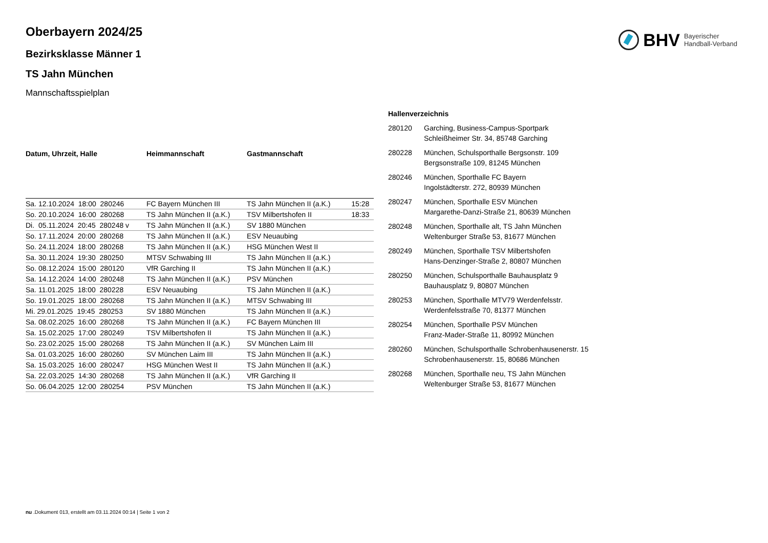BHV Bayerischer
Handball-Verband
Oberbayern 2024/25
Bezirksklasse Männer 1
TS Jahn München
Mannschaftsspielplan
| Datum, Uhrzeit, Halle | Heimmannschaft | Gastmannschaft | |
| --- | --- | --- | --- |
| Sa. 12.10.2024 18:00 280246 | FC Bayern München III | TS Jahn München II (a.K.) | 15:28 |
| So. 20.10.2024 16:00 280268 | TS Jahn München II (a.K.) | TSV Milbertshofen II | 18:33 |
| Di. 05.11.2024 20:45 280248 v | TS Jahn München II (a.K.) | SV 1880 München | |
| So. 17.11.2024 20:00 280268 | TS Jahn München II (a.K.) | ESV Neuaubing | |
| So. 24.11.2024 18:00 280268 | TS Jahn München II (a.K.) | HSG München West II | |
| Sa. 30.11.2024 19:30 280250 | MTSV Schwabing III | TS Jahn München II (a.K.) | |
| So. 08.12.2024 15:00 280120 | VfR Garching II | TS Jahn München II (a.K.) | |
| Sa. 14.12.2024 14:00 280248 | TS Jahn München II (a.K.) | PSV München | |
| Sa. 11.01.2025 18:00 280228 | ESV Neuaubing | TS Jahn München II (a.K.) | |
| So. 19.01.2025 18:00 280268 | TS Jahn München II (a.K.) | MTSV Schwabing III | |
| Mi. 29.01.2025 19:45 280253 | SV 1880 München | TS Jahn München II (a.K.) | |
| Sa. 08.02.2025 16:00 280268 | TS Jahn München II (a.K.) | FC Bayern München III | |
| Sa. 15.02.2025 17:00 280249 | TSV Milbertshofen II | TS Jahn München II (a.K.) | |
| So. 23.02.2025 15:00 280268 | TS Jahn München II (a.K.) | SV München Laim III | |
| Sa. 01.03.2025 16:00 280260 | SV München Laim III | TS Jahn München II (a.K.) | |
| Sa. 15.03.2025 16:00 280247 | HSG München West II | TS Jahn München II (a.K.) | |
| Sa. 22.03.2025 14:30 280268 | TS Jahn München II (a.K.) | VfR Garching II | |
| So. 06.04.2025 12:00 280254 | PSV München | TS Jahn München II (a.K.) | |
| Hallenverzeichnis | |
| --- | --- |
| 280120 | Garching, Business-Campus-Sportpark Schleißheimer Str. 34, 85748 Garching |
| 280228 | München, Schulsporthalle Bergsonstr. 109 Bergsonstraße 109, 81245 München |
| 280246 | München, Sporthalle FC Bayern Ingolstädterstr. 272, 80939 München |
| 280247 | München, Sporthalle ESV München Margarethe-Danzi-Straße 21, 80639 München |
| 280248 | München, Sporthalle alt, TS Jahn München Weltenburger Straße 53, 81677 München |
| 280249 | München, Sporthalle TSV Milbertshofen Hans-Denzinger-Straße 2, 80807 München |
| 280250 | München, Schulsporthalle Bauhausplatz 9 Bauhausplatz 9, 80807 München |
| 280253 | München, Sporthalle MTV79 Werdenfelsstr. Werdenfelsstraße 70, 81377 München |
| 280254 | München, Sporthalle PSV München Franz-Mader-Straße 11, 80992 München |
| 280260 | München, Schulsporthalle Schrobenhausenerstr. 15 Schrobenhausenerstr. 15, 80686 München |
| 280268 | München, Sporthalle neu, TS Jahn München Weltenburger Straße 53, 81677 München |
nu .Dokument 013, erstellt am 03.11.2024 00:14 | Seite 1 von 2